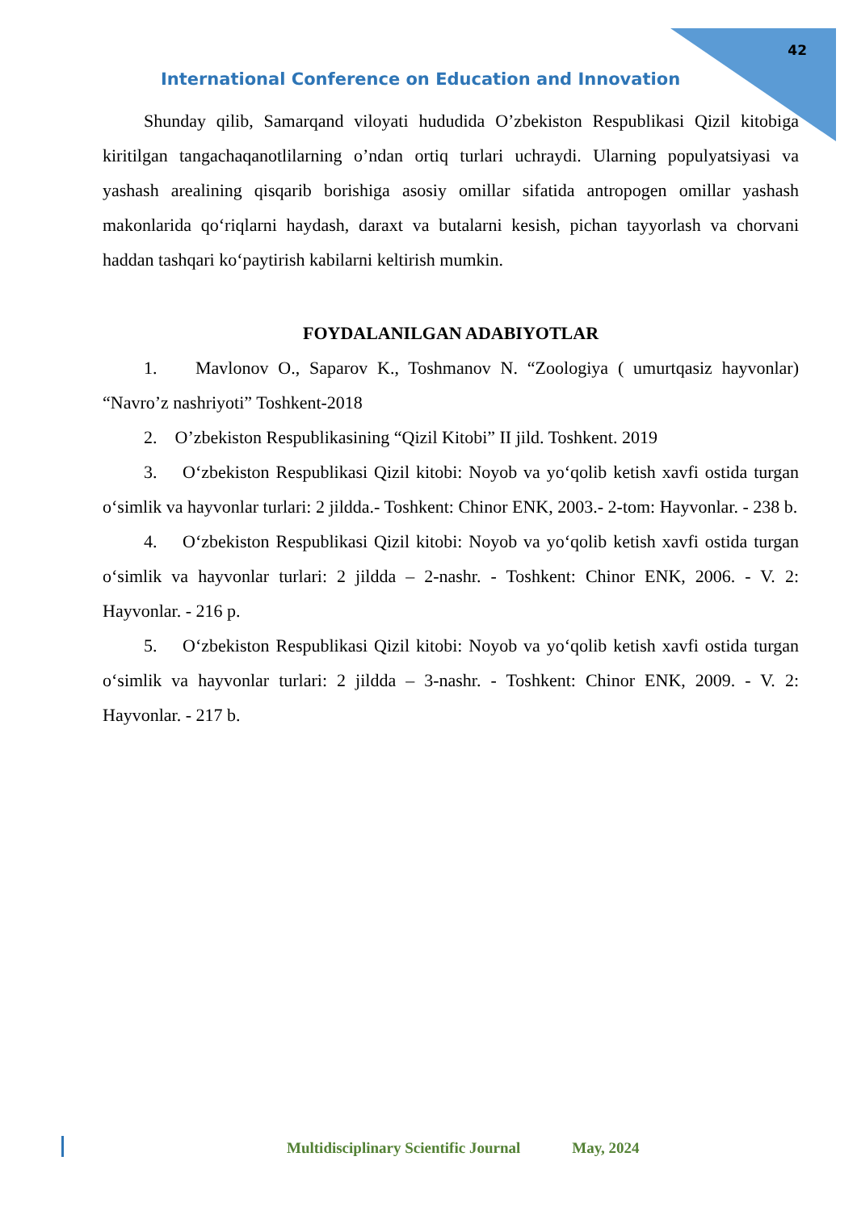42
International Conference on Education and Innovation
Shunday qilib, Samarqand viloyati hududida O’zbekiston Respublikasi Qizil kitobiga kiritilgan tangachaqanotlilarning o’ndan ortiq turlari uchraydi. Ularning populyatsiyasi va yashash arealining qisqarib borishiga asosiy omillar sifatida antropogen omillar yashash makonlarida qo‘riqlarni haydash, daraxt va butalarni kesish, pichan tayyorlash va chorvani haddan tashqari ko‘paytirish kabilarni keltirish mumkin.
FOYDALANILGAN ADABIYOTLAR
1. Mavlonov O., Saparov K., Toshmanov N. “Zoologiya ( umurtqasiz hayvonlar) “Navro’z nashriyoti” Toshkent-2018
2. O’zbekiston Respublikasining “Qizil Kitobi” II jild. Toshkent. 2019
3. O‘zbekiston Respublikasi Qizil kitobi: Noyob va yo‘qolib ketish xavfi ostida turgan o‘simlik va hayvonlar turlari: 2 jildda.- Toshkent: Chinor ENK, 2003.- 2-tom: Hayvonlar. - 238 b.
4. O‘zbekiston Respublikasi Qizil kitobi: Noyob va yo‘qolib ketish xavfi ostida turgan o‘simlik va hayvonlar turlari: 2 jildda – 2-nashr. - Toshkent: Chinor ENK, 2006. - V. 2: Hayvonlar. - 216 p.
5. O‘zbekiston Respublikasi Qizil kitobi: Noyob va yo‘qolib ketish xavfi ostida turgan o‘simlik va hayvonlar turlari: 2 jildda – 3-nashr. - Toshkent: Chinor ENK, 2009. - V. 2: Hayvonlar. - 217 b.
Multidisciplinary Scientific Journal May, 2024